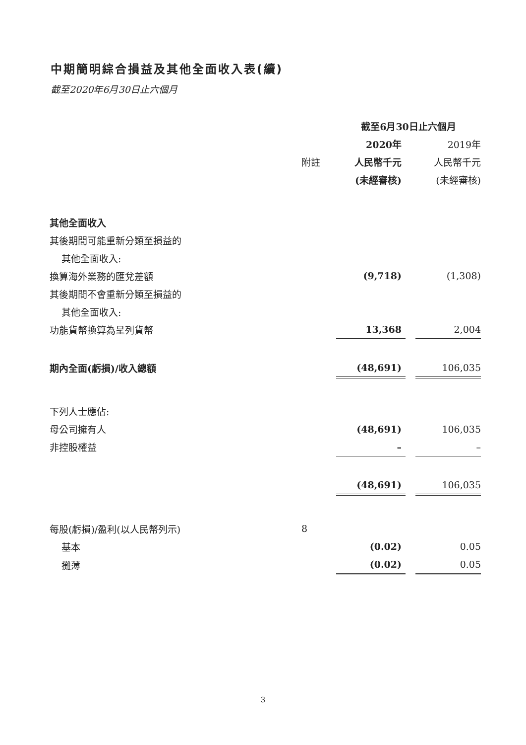中期簡明綜合損益及其他全面收入表(續)
截至2020年6月30日止六個月
| | | 截至6月30日止六個月 | | |
| | | 2020年 | | 2019年 |
| | 附註 | 人民幣千元 | | 人民幣千元 |
| | | (未經審核) | | (未經審核) |
| 其他全面收入 | | | | |
| 其後期間可能重新分類至損益的 | | | | |
| 其他全面收入: | | | | |
| 換算海外業務的匯兌差額 | | (9,718) | | (1,308) |
| 其後期間不會重新分類至損益的 | | | | |
| 其他全面收入: | | | | |
| 功能貨幣換算為呈列貨幣 | | 13,368 | | 2,004 |
| 期內全面(虧損)/收入總額 | | (48,691) | | 106,035 |
| 下列人士應佔: | | | | |
| 母公司擁有人 | | (48,691) | | 106,035 |
| 非控股權益 | | – | | – |
| | | (48,691) | | 106,035 |
| 每股(虧損)/盈利(以人民幣列示) | 8 | | | |
| 基本 | | (0.02) | | 0.05 |
| 攤薄 | | (0.02) | | 0.05 |
3